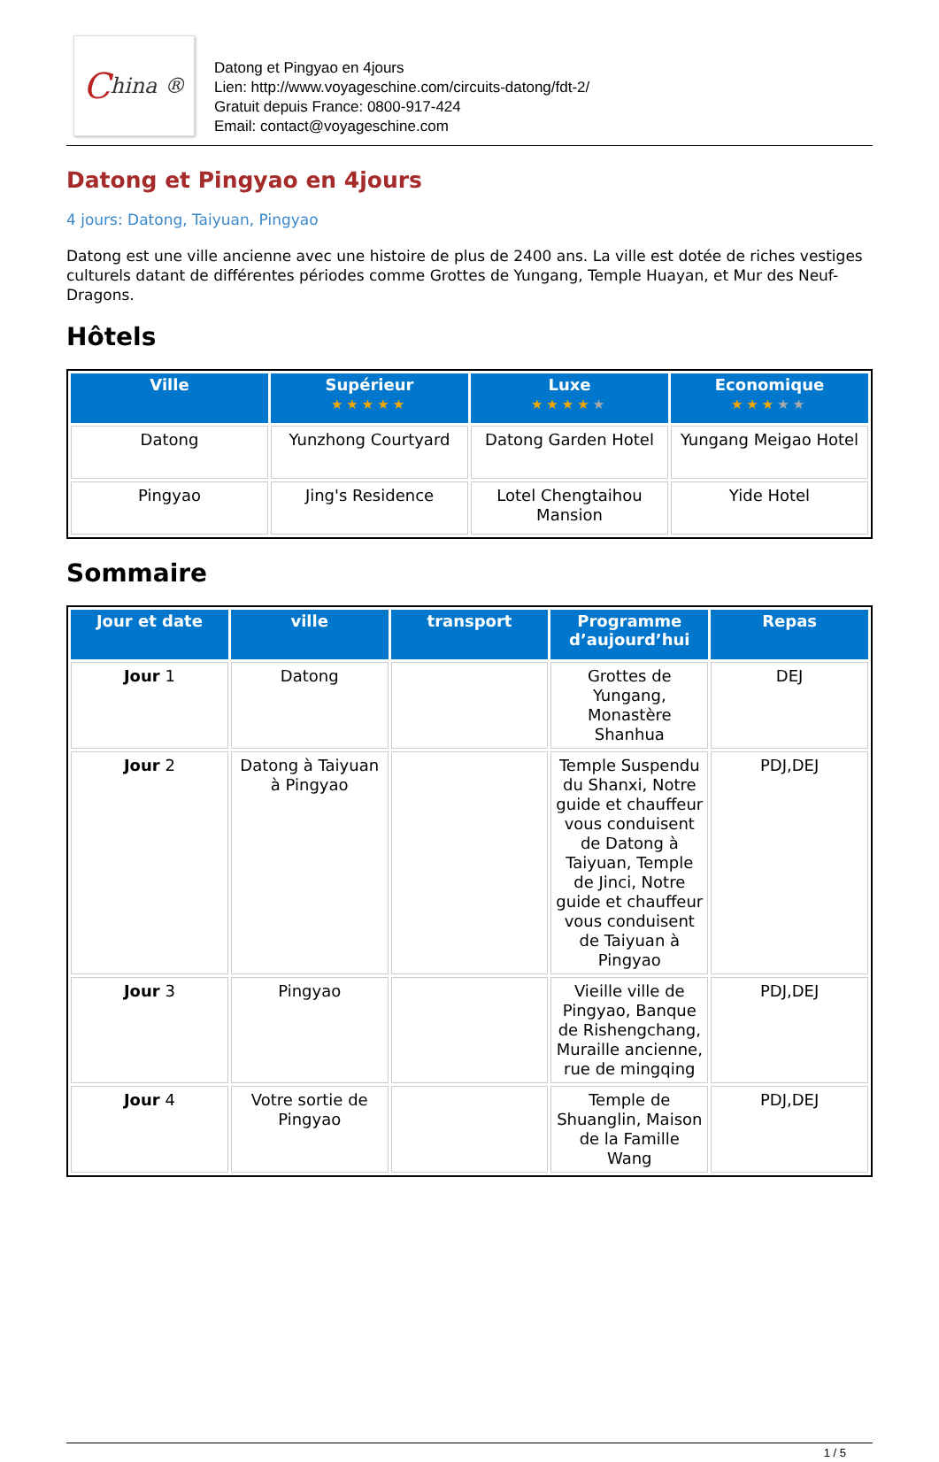China ®
Datong et Pingyao en 4jours
Lien: http://www.voyageschine.com/circuits-datong/fdt-2/
Gratuit depuis France: 0800-917-424
Email: contact@voyageschine.com
Datong et Pingyao en 4jours
4 jours: Datong, Taiyuan, Pingyao
Datong est une ville ancienne avec une histoire de plus de 2400 ans. La ville est dotée de riches vestiges culturels datant de différentes périodes comme Grottes de Yungang, Temple Huayan, et Mur des Neuf-Dragons.
Hôtels
| Ville | Supérieur ★★★★★ | Luxe ★★★★ ★ | Economique ★★★ ★★ |
| --- | --- | --- | --- |
| Datong | Yunzhong Courtyard | Datong Garden Hotel | Yungang Meigao Hotel |
| Pingyao | Jing's Residence | Lotel Chengtaihou Mansion | Yide Hotel |
Sommaire
| Jour et date | ville | transport | Programme d’aujourd’hui | Repas |
| --- | --- | --- | --- | --- |
| Jour 1 | Datong | | Grottes de Yungang, Monastère Shanhua | DEJ |
| Jour 2 | Datong à Taiyuan à Pingyao | | Temple Suspendu du Shanxi, Notre guide et chauffeur vous conduisent de Datong à Taiyuan, Temple de Jinci, Notre guide et chauffeur vous conduisent de Taiyuan à Pingyao | PDJ,DEJ |
| Jour 3 | Pingyao | | Vieille ville de Pingyao, Banque de Rishengchang, Muraille ancienne, rue de mingqing | PDJ,DEJ |
| Jour 4 | Votre sortie de Pingyao | | Temple de Shuanglin, Maison de la Famille Wang | PDJ,DEJ |
1 / 5